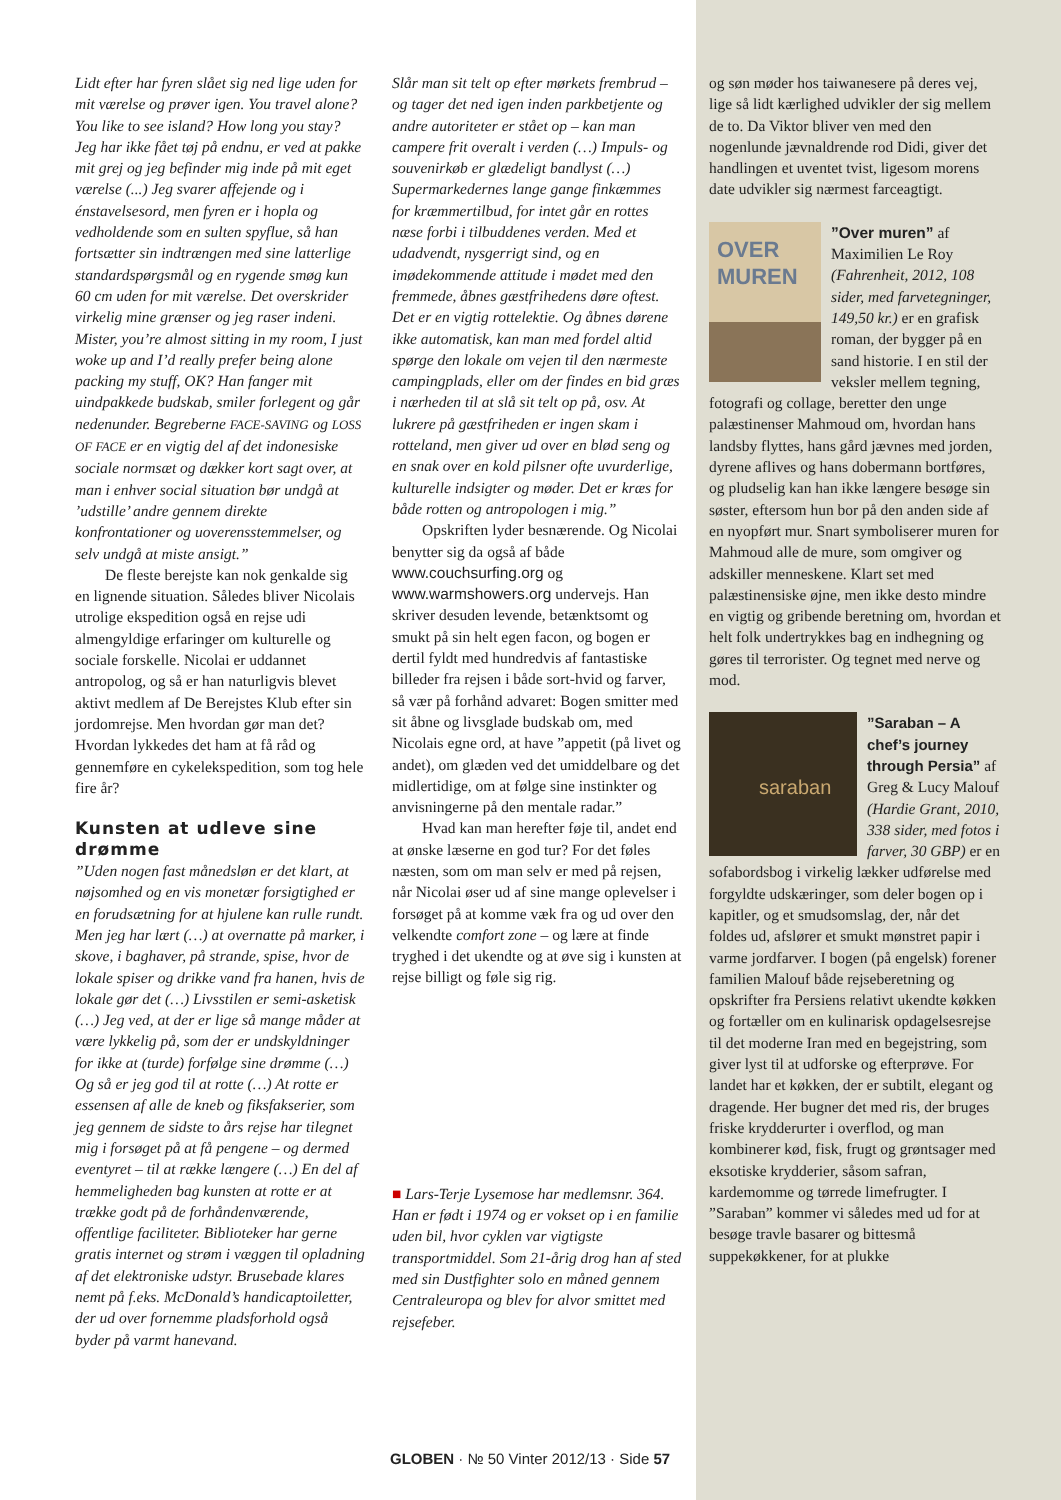Lidt efter har fyren slået sig ned lige uden for mit værelse og prøver igen. You travel alone? You like to see island? How long you stay? Jeg har ikke fået tøj på endnu, er ved at pakke mit grej og jeg befinder mig inde på mit eget værelse (...) Jeg svarer affejende og i énstavelsesord, men fyren er i hopla og vedholdende som en sulten spyflue, så han fortsætter sin indtrængen med sine latterlige standardspørgsmål og en rygende smøg kun 60 cm uden for mit værelse. Det overskrider virkelig mine grænser og jeg raser indeni. Mister, you’re almost sitting in my room, I just woke up and I’d really prefer being alone packing my stuff, OK? Han fanger mit uindpakkede budskab, smiler forlegent og går nedenunder. Begreberne FACE-SAVING og LOSS OF FACE er en vigtig del af det indonesiske sociale normsæt og dækker kort sagt over, at man i enhver social situation bør undgå at ’udstille’ andre gennem direkte konfrontationer og uoverensstemmelser, og selv undgå at miste ansigt.”
De fleste berejste kan nok genkalde sig en lignende situation. Således bliver Nicolais utrolige ekspedition også en rejse udi almengyldige erfaringer om kulturelle og sociale forskelle. Nicolai er uddannet antropolog, og så er han naturligvis blevet aktivt medlem af De Berejstes Klub efter sin jordomrejse. Men hvordan gør man det? Hvordan lykkedes det ham at få råd og gennemføre en cykelekspedition, som tog hele fire år?
Kunsten at udleve sine drømme
”Uden nogen fast månedsløn er det klart, at nøjsomhed og en vis monetær forsigtighed er en forudsætning for at hjulene kan rulle rundt. Men jeg har lært (…) at overnatte på marker, i skove, i baghaver, på strande, spise, hvor de lokale spiser og drikke vand fra hanen, hvis de lokale gør det (…) Livsstilen er semi-asketisk (…) Jeg ved, at der er lige så mange måder at være lykkelig på, som der er undskyldninger for ikke at (turde) forfølge sine drømme (…) Og så er jeg god til at rotte (…) At rotte er essensen af alle de kneb og fiksfakserier, som jeg gennem de sidste to års rejse har tilegnet mig i forsøget på at få pengene – og dermed eventyret – til at række længere (…) En del af hemmeligheden bag kunsten at rotte er at trække godt på de forhåndenværende, offentlige faciliteter. Biblioteker har gerne gratis internet og strøm i væggen til opladning af det elektroniske udstyr. Brusebade klares nemt på f.eks. McDonald’s handicaptoiletter, der ud over fornemme pladsforhold også byder på varmt hanevand.
Slår man sit telt op efter mørkets frembrud – og tager det ned igen inden parkbetjente og andre autoriteter er stået op – kan man campere frit overalt i verden (…) Impuls- og souvenirkøb er glædeligt bandlyst (…) Supermarkedernes lange gange finkæmmes for kræmmertilbud, for intet går en rottes næse forbi i tilbuddenes verden. Med et udadvendt, nysgerrigt sind, og en imødekommende attitude i mødet med den fremmede, åbnes gæstfrihedens døre oftest. Det er en vigtig rottelektie. Og åbnes dørene ikke automatisk, kan man med fordel altid spørge den lokale om vejen til den nærmeste campingplads, eller om der findes en bid græs i nærheden til at slå sit telt op på, osv. At lukrere på gæstfriheden er ingen skam i rotteland, men giver ud over en blød seng og en snak over en kold pilsner ofte uvurderlige, kulturelle indsigter og møder. Det er kræs for både rotten og antropologen i mig.”
Opskriften lyder besnærende. Og Nicolai benytter sig da også af både www.couchsurfing.org og www.warmshowers.org undervejs. Han skriver desuden levende, betænktsomt og smukt på sin helt egen facon, og bogen er dertil fyldt med hundredvis af fantastiske billeder fra rejsen i både sort-hvid og farver, så vær på forhånd advaret: Bogen smitter med sit åbne og livsglade budskab om, med Nicolais egne ord, at have ”appetit (på livet og andet), om glæden ved det umiddelbare og det midlertidige, om at følge sine instinkter og anvisningerne på den mentale radar.”
Hvad kan man herefter føje til, andet end at ønske læserne en god tur? For det føles næsten, som om man selv er med på rejsen, når Nicolai øser ud af sine mange oplevelser i forsøget på at komme væk fra og ud over den velkendte comfort zone – og lære at finde tryghed i det ukendte og at øve sig i kunsten at rejse billigt og føle sig rig.
■ Lars-Terje Lysemose har medlemsnr. 364. Han er født i 1974 og er vokset op i en familie uden bil, hvor cyklen var vigtigste transportmiddel. Som 21-årig drog han af sted med sin Dustfighter solo en måned gennem Centraleuropa og blev for alvor smittet med rejsefeber.
og søn møder hos taiwanesere på deres vej, lige så lidt kærlighed udvikler der sig mellem de to. Da Viktor bliver ven med den nogenlunde jævnaldrende rod Didi, giver det handlingen et uventet tvist, ligesom morens date udvikler sig nærmest farceagtigt.
OVER
MUREN
”Over muren” af Maximilien Le Roy (Fahrenheit, 2012, 108 sider, med farvetegninger, 149,50 kr.) er en grafisk roman, der bygger på en sand historie. I en stil der veksler mellem tegning, fotografi og collage, beretter den unge palæstinenser Mahmoud om, hvordan hans landsby flyttes, hans gård jævnes med jorden, dyrene aflives og hans dobermann bortføres, og pludselig kan han ikke længere besøge sin søster, eftersom hun bor på den anden side af en nyopført mur. Snart symboliserer muren for Mahmoud alle de mure, som omgiver og adskiller menneskene. Klart set med palæstinensiske øjne, men ikke desto mindre en vigtig og gribende beretning om, hvordan et helt folk undertrykkes bag en indhegning og gøres til terrorister. Og tegnet med nerve og mod.
saraban
”Saraban – A chef’s journey through Persia” af Greg & Lucy Malouf (Hardie Grant, 2010, 338 sider, med fotos i farver, 30 GBP) er en sofabordsbog i virkelig lækker udførelse med forgyldte udskæringer, som deler bogen op i kapitler, og et smudsomslag, der, når det foldes ud, afslører et smukt mønstret papir i varme jordfarver. I bogen (på engelsk) forener familien Malouf både rejseberetning og opskrifter fra Persiens relativt ukendte køkken og fortæller om en kulinarisk opdagelsesrejse til det moderne Iran med en begejstring, som giver lyst til at udforske og efterprøve. For landet har et køkken, der er subtilt, elegant og dragende. Her bugner det med ris, der bruges friske krydderurter i overflod, og man kombinerer kød, fisk, frugt og grøntsager med eksotiske krydderier, såsom safran, kardemomme og tørrede limefrugter. I ”Saraban” kommer vi således med ud for at besøge travle basarer og bittesmå suppekøkkener, for at plukke
GLOBEN · № 50 Vinter 2012/13 · Side 57